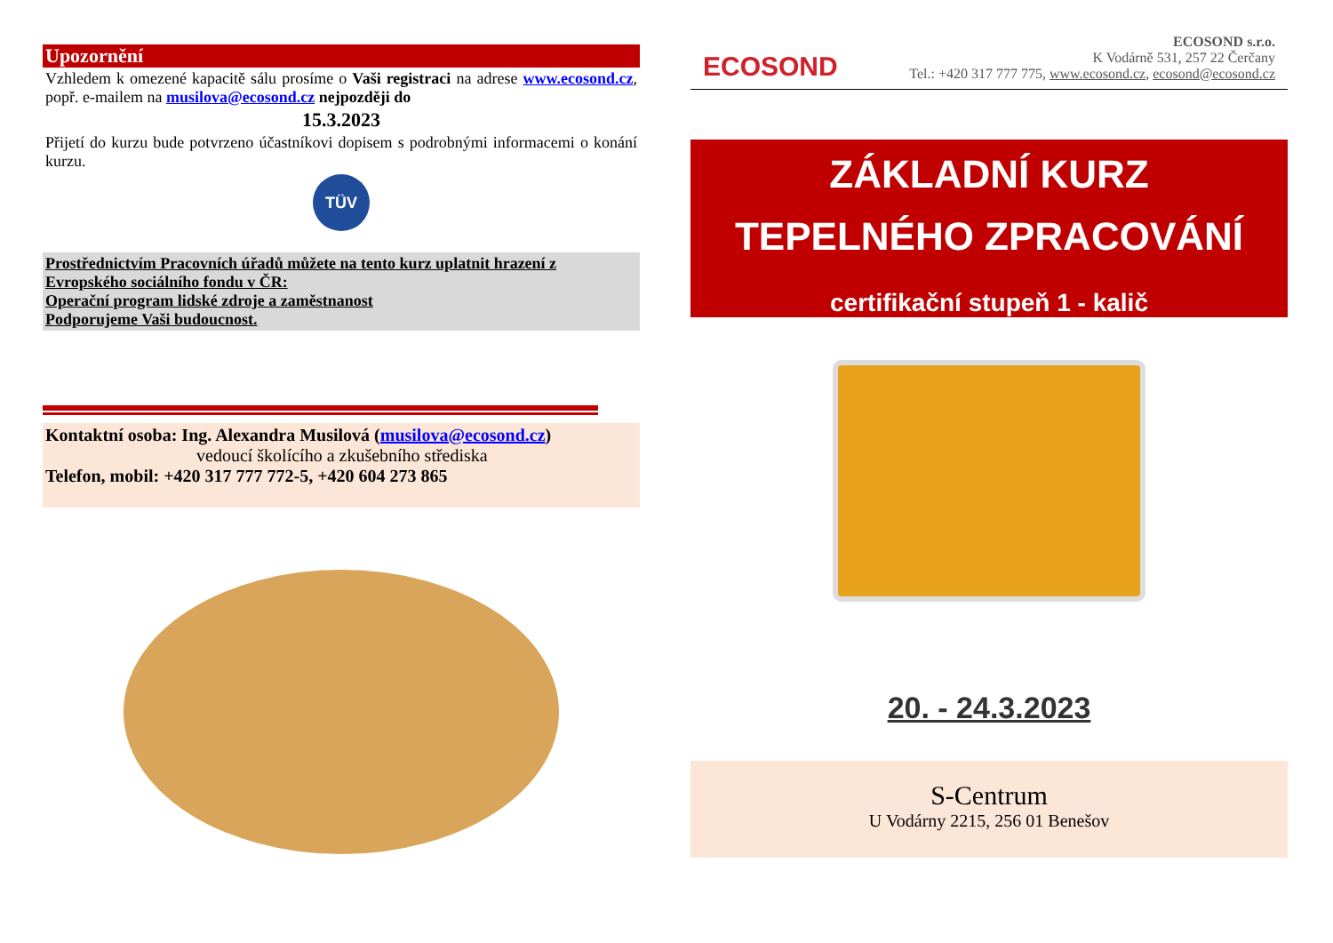Upozornění
Vzhledem k omezené kapacitě sálu prosíme o Vaši registraci na adrese www.ecosond.cz, popř. e-mailem na musilova@ecosond.cz nejpozději do
15.3.2023
Přijetí do kurzu bude potvrzeno účastníkovi dopisem s podrobnými informacemi o konání kurzu.
TÜV
Prostřednictvím Pracovních úřadů můžete na tento kurz uplatnit hrazení z Evropského sociálního fondu v ČR:
Operační program lidské zdroje a zaměstnanost
Podporujeme Vaši budoucnost.
Kontaktní osoba: Ing. Alexandra Musilová (musilova@ecosond.cz)
vedoucí školícího a zkušebního střediska
Telefon, mobil: +420 317 777 772-5, +420 604 273 865
ECOSOND
ECOSOND s.r.o.
K Vodárně 531, 257 22 Čerčany
Tel.: +420 317 777 775, www.ecosond.cz, ecosond@ecosond.cz
ZÁKLADNÍ KURZ
TEPELNÉHO ZPRACOVÁNÍ
certifikační stupeň 1 - kalič
20. - 24.3.2023
S-Centrum
U Vodárny 2215, 256 01 Benešov